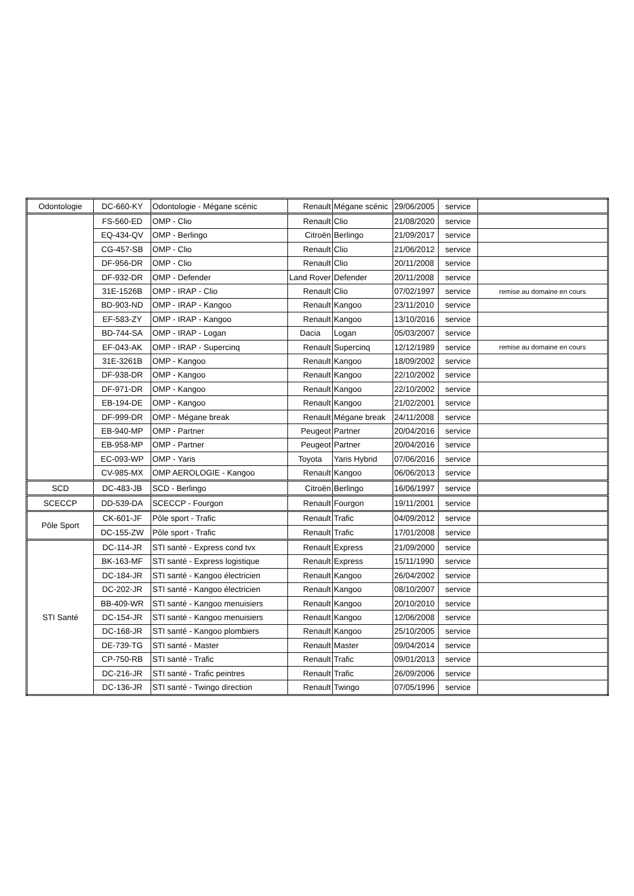| Odontologie | DC-660-KY | Odontologie - Mégane scénic | Renault | Mégane scénic | 29/06/2005 | service | |
| | FS-560-ED | OMP - Clio | Renault | Clio | 21/08/2020 | service | |
| | EQ-434-QV | OMP - Berlingo | Citroën | Berlingo | 21/09/2017 | service | |
| | CG-457-SB | OMP - Clio | Renault | Clio | 21/06/2012 | service | |
| | DF-956-DR | OMP - Clio | Renault | Clio | 20/11/2008 | service | |
| | DF-932-DR | OMP - Defender | Land Rover | Defender | 20/11/2008 | service | |
| | 31E-1526B | OMP - IRAP - Clio | Renault | Clio | 07/02/1997 | service | remise au domaine en cours |
| | BD-903-ND | OMP - IRAP - Kangoo | Renault | Kangoo | 23/11/2010 | service | |
| | EF-583-ZY | OMP - IRAP - Kangoo | Renault | Kangoo | 13/10/2016 | service | |
| | BD-744-SA | OMP - IRAP - Logan | Dacia | Logan | 05/03/2007 | service | |
| | EF-043-AK | OMP - IRAP - Supercinq | Renault | Supercinq | 12/12/1989 | service | remise au domaine en cours |
| | 31E-3261B | OMP - Kangoo | Renault | Kangoo | 18/09/2002 | service | |
| | DF-938-DR | OMP - Kangoo | Renault | Kangoo | 22/10/2002 | service | |
| | DF-971-DR | OMP - Kangoo | Renault | Kangoo | 22/10/2002 | service | |
| | EB-194-DE | OMP - Kangoo | Renault | Kangoo | 21/02/2001 | service | |
| | DF-999-DR | OMP - Mégane break | Renault | Mégane break | 24/11/2008 | service | |
| | EB-940-MP | OMP - Partner | Peugeot | Partner | 20/04/2016 | service | |
| | EB-958-MP | OMP - Partner | Peugeot | Partner | 20/04/2016 | service | |
| | EC-093-WP | OMP - Yaris | Toyota | Yaris Hybrid | 07/06/2016 | service | |
| | CV-985-MX | OMP AEROLOGIE - Kangoo | Renault | Kangoo | 06/06/2013 | service | |
| SCD | DC-483-JB | SCD - Berlingo | Citroën | Berlingo | 16/06/1997 | service | |
| SCECCP | DD-539-DA | SCECCP - Fourgon | Renault | Fourgon | 19/11/2001 | service | |
| Pôle Sport | CK-601-JF | Pôle sport - Trafic | Renault | Trafic | 04/09/2012 | service | |
| | DC-155-ZW | Pôle sport - Trafic | Renault | Trafic | 17/01/2008 | service | |
| STI Santé | DC-114-JR | STI santé - Express cond tvx | Renault | Express | 21/09/2000 | service | |
| | BK-163-MF | STI santé - Express logistique | Renault | Express | 15/11/1990 | service | |
| | DC-184-JR | STI santé - Kangoo électricien | Renault | Kangoo | 26/04/2002 | service | |
| | DC-202-JR | STI santé - Kangoo électricien | Renault | Kangoo | 08/10/2007 | service | |
| | BB-409-WR | STI santé - Kangoo menuisiers | Renault | Kangoo | 20/10/2010 | service | |
| | DC-154-JR | STI santé - Kangoo menuisiers | Renault | Kangoo | 12/06/2008 | service | |
| | DC-168-JR | STI santé - Kangoo plombiers | Renault | Kangoo | 25/10/2005 | service | |
| | DE-739-TG | STI santé - Master | Renault | Master | 09/04/2014 | service | |
| | CP-750-RB | STI santé - Trafic | Renault | Trafic | 09/01/2013 | service | |
| | DC-216-JR | STI santé - Trafic peintres | Renault | Trafic | 26/09/2006 | service | |
| | DC-136-JR | STI santé - Twingo direction | Renault | Twingo | 07/05/1996 | service | |